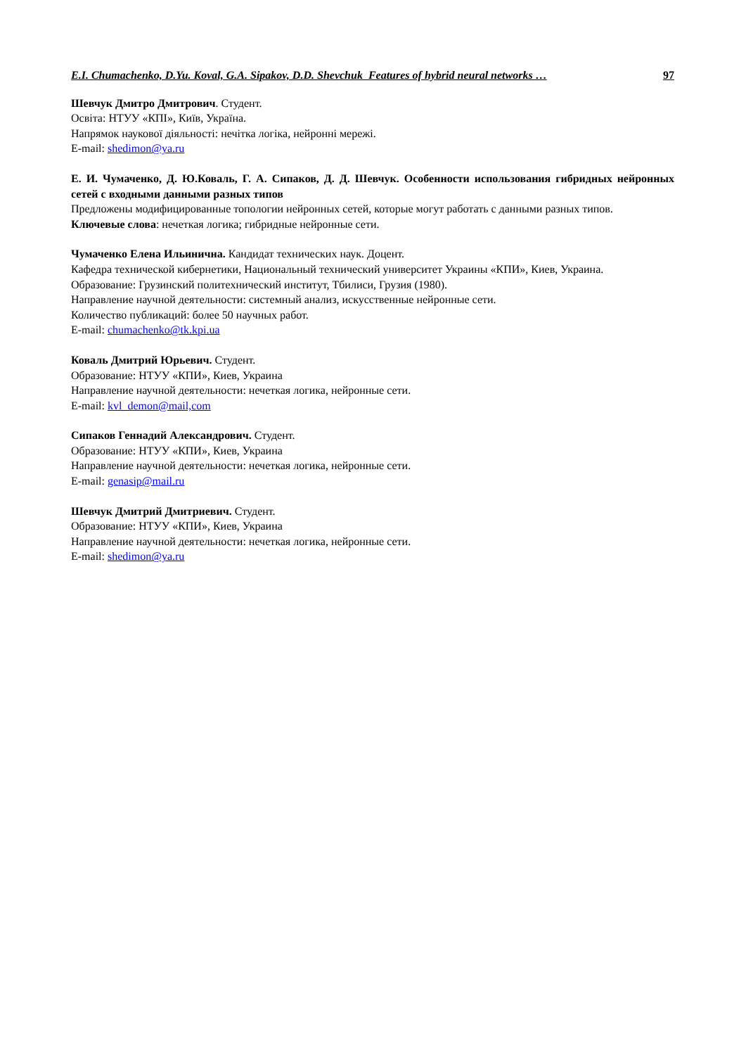E.I. Chumachenko, D.Yu. Koval, G.A. Sipakov, D.D. Shevchuk Features of hybrid neural networks … 97
Шевчук Дмитро Дмитрович. Студент.
Освіта: НТУУ «КПІ», Київ, Україна.
Напрямок наукової діяльності: нечітка логіка, нейронні мережі.
E-mail: shedimon@ya.ru
Е. И. Чумаченко, Д. Ю.Коваль, Г. А. Сипаков, Д. Д. Шевчук. Особенности использования гибридных нейронных сетей с входными данными разных типов
Предложены модифицированные топологии нейронных сетей, которые могут работать с данными разных типов.
Ключевые слова: нечеткая логика; гибридные нейронные сети.
Чумаченко Елена Ильинична. Кандидат технических наук. Доцент.
Кафедра технической кибернетики, Национальный технический университет Украины «КПИ», Киев, Украина.
Образование: Грузинский политехнический институт, Тбилиси, Грузия (1980).
Направление научной деятельности: системный анализ, искусственные нейронные сети.
Количество публикаций: более 50 научных работ.
E-mail: chumachenko@tk.kpi.ua
Коваль Дмитрий Юрьевич. Студент.
Образование: НТУУ «КПИ», Киев, Украина
Направление научной деятельности: нечеткая логика, нейронные сети.
E-mail: kvl_demon@mail,com
Сипаков Геннадий Александрович. Студент.
Образование: НТУУ «КПИ», Киев, Украина
Направление научной деятельности: нечеткая логика, нейронные сети.
E-mail: genasip@mail.ru
Шевчук Дмитрий Дмитриевич. Студент.
Образование: НТУУ «КПИ», Киев, Украина
Направление научной деятельности: нечеткая логика, нейронные сети.
E-mail: shedimon@ya.ru